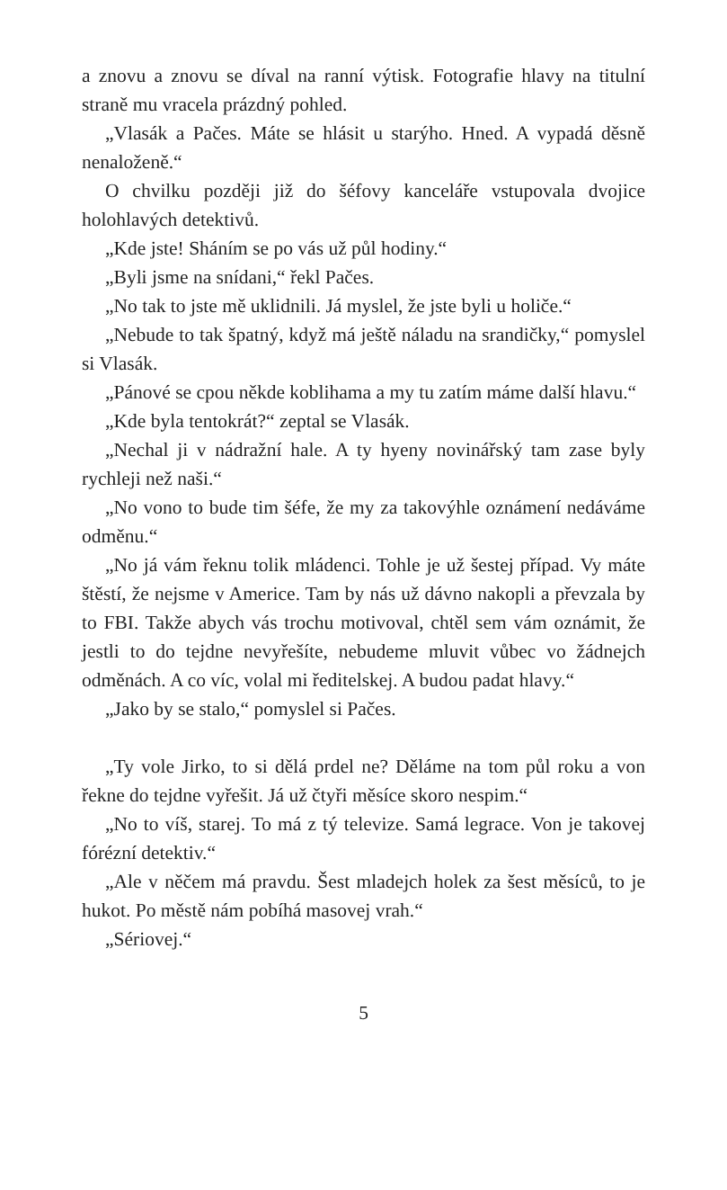a znovu a znovu se díval na ranní výtisk. Fotografie hlavy na titulní straně mu vracela prázdný pohled.
„Vlasák a Pačes. Máte se hlásit u starýho. Hned. A vypadá děsně nenaloženě.“
O chvilku později již do šéfovy kanceláře vstupovala dvojice holohlavých detektivů.
„Kde jste! Sháním se po vás už půl hodiny.“
„Byli jsme na snídani,“ řekl Pačes.
„No tak to jste mě uklidnili. Já myslel, že jste byli u holiče.“
„Nebude to tak špatný, když má ještě náladu na srandičky,“ pomyslel si Vlasák.
„Pánové se cpou někde koblihama a my tu zatím máme další hlavu.“
„Kde byla tentokrát?“ zeptal se Vlasák.
„Nechal ji v nádražní hale. A ty hyeny novinářský tam zase byly rychleji než naši.“
„No vono to bude tim šéfe, že my za takovýhle oznámení nedáváme odměnu.“
„No já vám řeknu tolik mládenci. Tohle je už šestej případ. Vy máte štěstí, že nejsme v Americe. Tam by nás už dávno nakopli a převzala by to FBI. Takže abych vás trochu motivoval, chtěl sem vám oznámit, že jestli to do tejdne nevyřešíte, nebudeme mluvit vůbec vo žádnejch odměnách. A co víc, volal mi ředitelskej. A budou padat hlavy.“
„Jako by se stalo,“ pomyslel si Pačes.
„Ty vole Jirko, to si dělá prdel ne? Děláme na tom půl roku a von řekne do tejdne vyřešit. Já už čtyři měsíce skoro nespim.“
„No to víš, starej. To má z tý televize. Samá legrace. Von je takovej fórézní detektiv.“
„Ale v něčem má pravdu. Šest mladejch holek za šest měsíců, to je hukot. Po městě nám pobíhá masovej vrah.“
„Sériovej.“
5